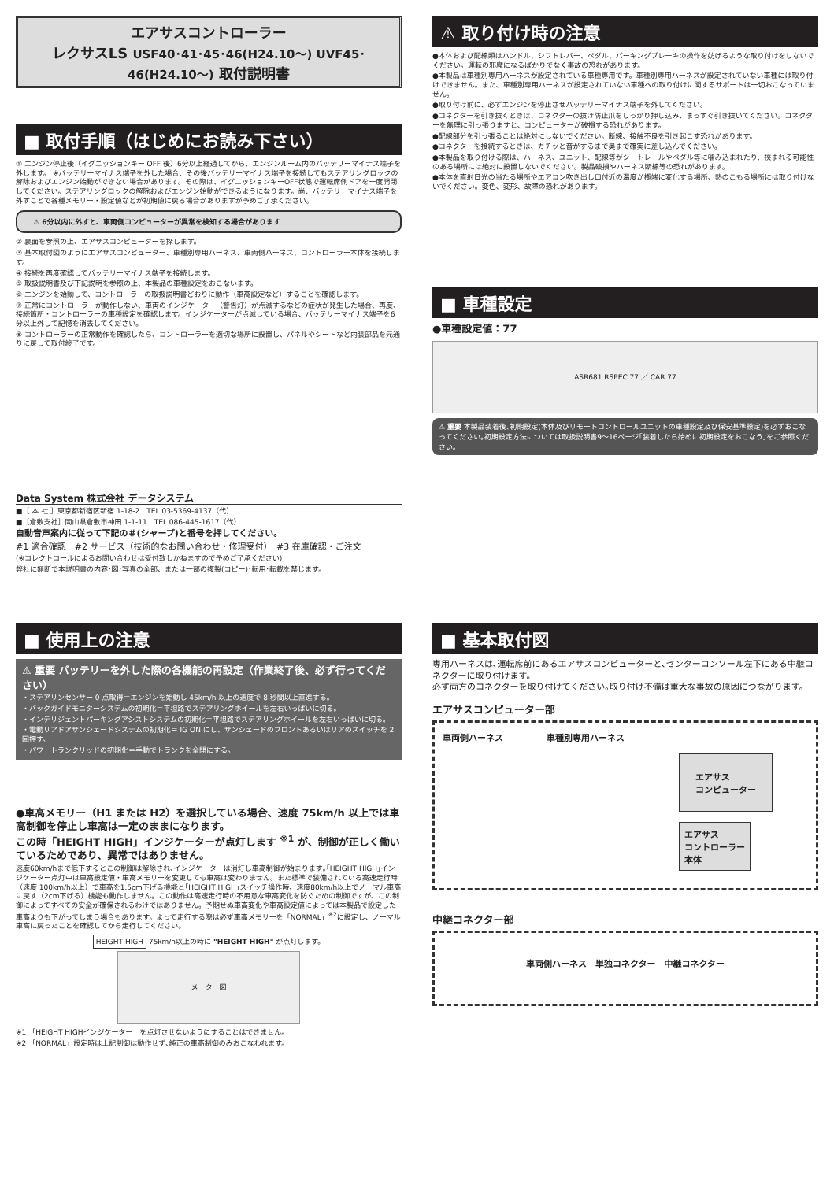エアサスコントローラー
レクサスLS USF40･41･45･46(H24.10～) UVF45･46(H24.10～) 取付説明書
■ 取付手順（はじめにお読み下さい）
① エンジン停止後（イグニッションキー OFF 後）6分以上経過してから、エンジンルーム内のバッテリーマイナス端子を外します。 ※バッテリーマイナス端子を外した場合、その後バッテリーマイナス端子を接続してもステアリングロックの解除およびエンジン始動ができない場合があります。その際は、イグニッションキーOFF状態で運転席側ドアを一度開閉してください。ステアリングロックの解除およびエンジン始動ができるようになります。尚、バッテリーマイナス端子を外すことで各種メモリー・設定値などが初期値に戻る場合がありますが予めご了承ください。
⚠ 6分以内に外すと、車両側コンピューターが異常を検知する場合があります
② 裏面を参照の上、エアサスコンピューターを探します。
③ 基本取付図のようにエアサスコンピューター、車種別専用ハーネス、車両側ハーネス、コントローラー本体を接続します。
④ 接続を再度確認してバッテリーマイナス端子を接続します。
⑤ 取扱説明書及び下記説明を参照の上、本製品の車種設定をおこないます。
⑥ エンジンを始動して、コントローラーの取扱説明書どおりに動作（車高設定など）することを確認します。
⑦ 正常にコントローラーが動作しない、車両のインジケーター（警告灯）が点滅するなどの症状が発生した場合、再度、接続箇所・コントローラーの車種設定を確認します。インジケーターが点滅している場合、バッテリーマイナス端子を6分以上外して記憶を消去してください。
⑧ コントローラーの正常動作を確認したら、コントローラーを適切な場所に設置し、パネルやシートなど内装部品を元通りに戻して取付終了です。
Data System 株式会社 データシステム
■［ 本 社 ］東京都新宿区新宿 1-18-2　TEL.03-5369-4137（代）
■［倉敷支社］岡山県倉敷市神田 1-1-11　TEL.086-445-1617（代）
自動音声案内に従って下記の＃(シャープ)と番号を押してください。
#1 適合確認　#2 サービス（技術的なお問い合わせ・修理受付）　#3 在庫確認・ご注文
(※コレクトコールによるお問い合わせは受付致しかねますので予めご了承ください)
弊社に無断で本説明書の内容･図･写真の全部、または一部の複製(コピー)･転用･転載を禁じます。
⚠ 取り付け時の注意
●本体および配線類はハンドル、シフトレバー、ペダル、パーキングブレーキの操作を妨げるような取り付けをしないでください。運転の邪魔になるばかりでなく事故の恐れがあります。
●本製品は車種別専用ハーネスが設定されている車種専用です。車種別専用ハーネスが設定されていない車種には取り付けできません。また、車種別専用ハーネスが設定されていない車種への取り付けに関するサポートは一切おこなっていません。
●取り付け前に、必ずエンジンを停止させバッテリーマイナス端子を外してください。
●コネクターを引き抜くときは、コネクターの抜け防止爪をしっかり押し込み、まっすぐ引き抜いてください。コネクターを無理に引っ張りますと、コンピューターが破損する恐れがあります。
●配線部分を引っ張ることは絶対にしないでください。断線、接触不良を引き起こす恐れがあります。
●コネクターを接続するときは、カチッと音がするまで奥まで確実に差し込んでください。
●本製品を取り付ける際は、ハーネス、ユニット、配線等がシートレールやペダル等に噛み込まれたり、挟まれる可能性のある場所には絶対に設置しないでください。製品破損やハーネス断線等の恐れがあります。
●本体を直射日光の当たる場所やエアコン吹き出し口付近の温度が極端に変化する場所、熱のこもる場所には取り付けないでください。変色、変形、故障の恐れがあります。
■ 車種設定
●車種設定値：77
ASR681 RSPEC 77 ／ CAR 77
⚠ 重要 本製品装着後､初期設定(本体及びリモートコントロールユニットの車種設定及び保安基準設定)を必ずおこなってください｡初期設定方法については取扱説明書9～16ページ｢装着したら始めに初期設定をおこなう｣をご参照ください｡
■ 使用上の注意
⚠ 重要 バッテリーを外した際の各機能の再設定（作業終了後、必ず行ってください）
・ステアリンセンサー 0 点取得＝エンジンを始動し 45km/h 以上の速度で 8 秒間以上直進する。
・バックガイドモニターシステムの初期化＝平坦路でステアリングホイールを左右いっぱいに切る。
・インテリジェントパーキングアシストシステムの初期化＝平坦路でステアリングホイールを左右いっぱいに切る。
・電動リアドアサンシェードシステムの初期化＝ IG ON にし、サンシェードのフロントあるいはリアのスイッチを 2 回押す。
・パワートランクリッドの初期化＝手動でトランクを全開にする。
●車高メモリー（H1 または H2）を選択している場合、速度 75km/h 以上では車高制御を停止し車高は一定のままになります。
この時「HEIGHT HIGH」インジケーターが点灯します <sup>※1</sup> が、制御が正しく働いているためであり、異常ではありません。
速度60km/hまで低下するとこの制御は解除され､インジケーターは消灯し車高制御が始まります｡｢HEIGHT HIGH｣インジケーター点灯中は車高設定値・車高メモリーを変更しても車高は変わりません。また標準で装備されている高速走行時（速度 100km/h以上）で車高を1.5cm下げる機能と｢HEIGHT HIGH｣スイッチ操作時、速度80km/h以上でノーマル車高に戻す（2cm下げる）機能も動作しません。この動作は高速走行時の不用意な車高変化を防ぐための制御ですが、この制御によってすべての安全が確保されるわけではありません。予期せぬ車高変化や車高設定値によっては本製品で設定した車高よりも下がってしまう場合もあります。よって走行する際は必ず車高メモリーを「NORMAL」<sup>※2</sup>に設定し、ノーマル車高に戻ったことを確認してから走行してください。
HEIGHT HIGH 75km/h以上の時に "HEIGHT HIGH" が点灯します。
メーター図
※1 「HEIGHT HIGHインジケーター」を点灯させないようにすることはできません。
※2 「NORMAL」設定時は上記制御は動作せず､純正の車高制御のみおこなわれます。
■ 基本取付図
専用ハーネスは､運転席前にあるエアサスコンピューターと､センターコンソール左下にある中継コネクターに取り付けます。
必ず両方のコネクターを取り付けてください｡取り付け不備は重大な事故の原因につながります。
エアサスコンピューター部
車両側ハーネス　　　　　車種別専用ハーネス
エアサス
コンピューター
エアサス
コントローラー
本体
中継コネクター部
車両側ハーネス　単独コネクター　中継コネクター